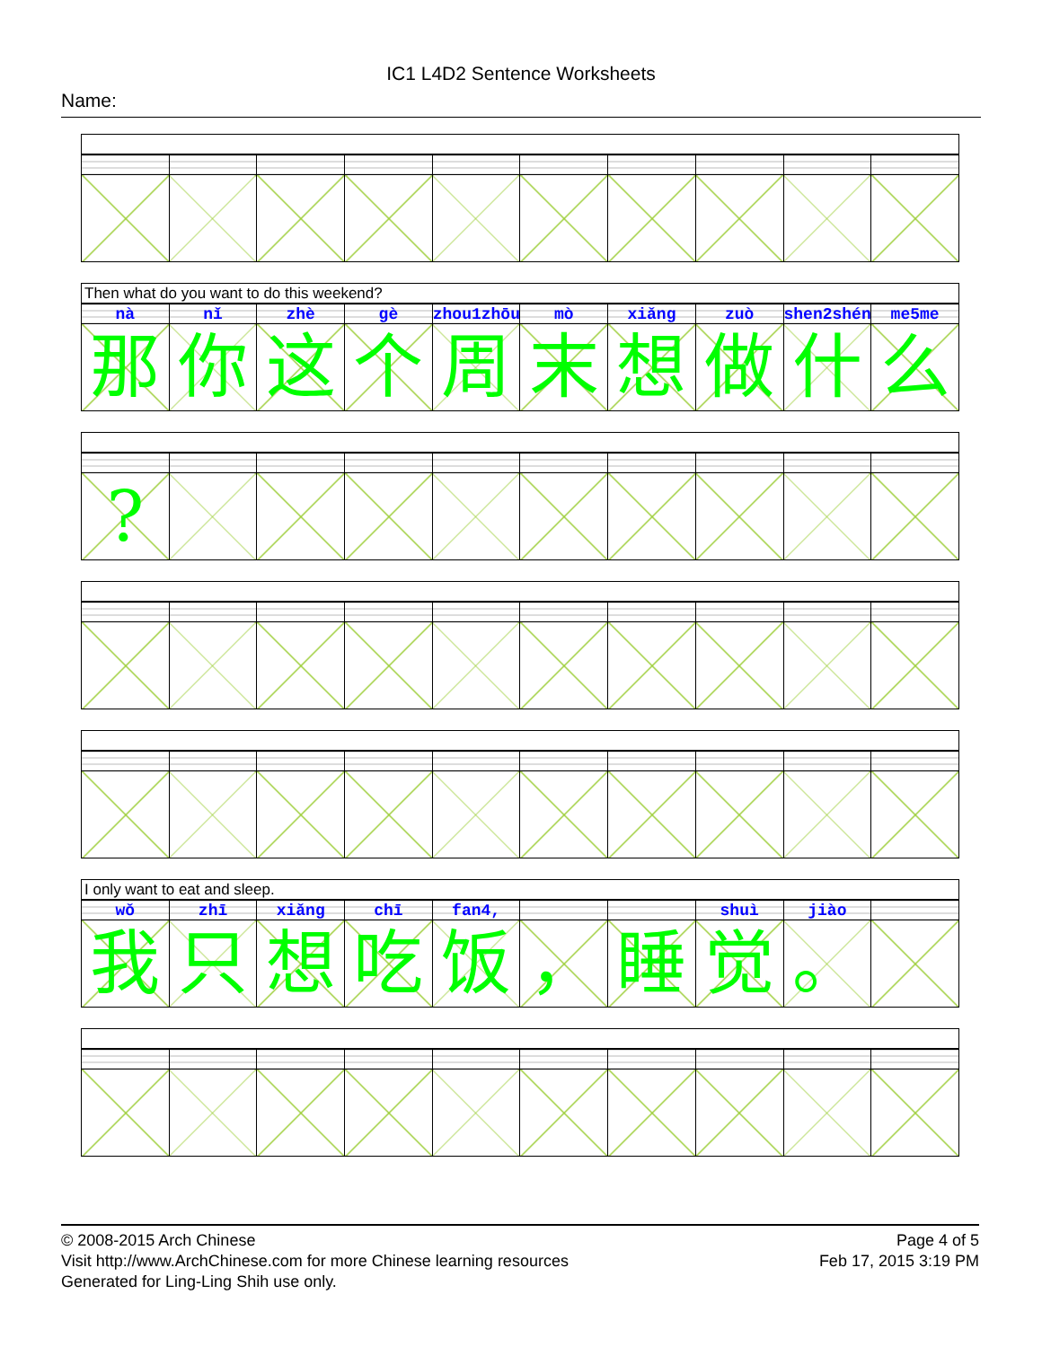IC1 L4D2 Sentence Worksheets
Name:
Then what do you want to do this weekend?
| nà | nǐ | zhè | gè | zhou1zhōu | mò | xiǎng | zuò | shen2shén | me5me |
| 那 | 你 | 这 | 个 | 周 | 末 | 想 | 做 | 什 | 么 |
| ? | | | | | | | | | |
I only want to eat and sleep.
| wǒ | zhī | xiǎng | chī | fan4, | | | shuì | jiào | |
| 我 | 只 | 想 | 吃 | 饭 | ， | 睡 | 觉 | 。 | |
© 2008-2015 Arch Chinese
Visit http://www.ArchChinese.com for more Chinese learning resources
Generated for Ling-Ling Shih use only.
Page 4 of 5
Feb 17, 2015 3:19 PM